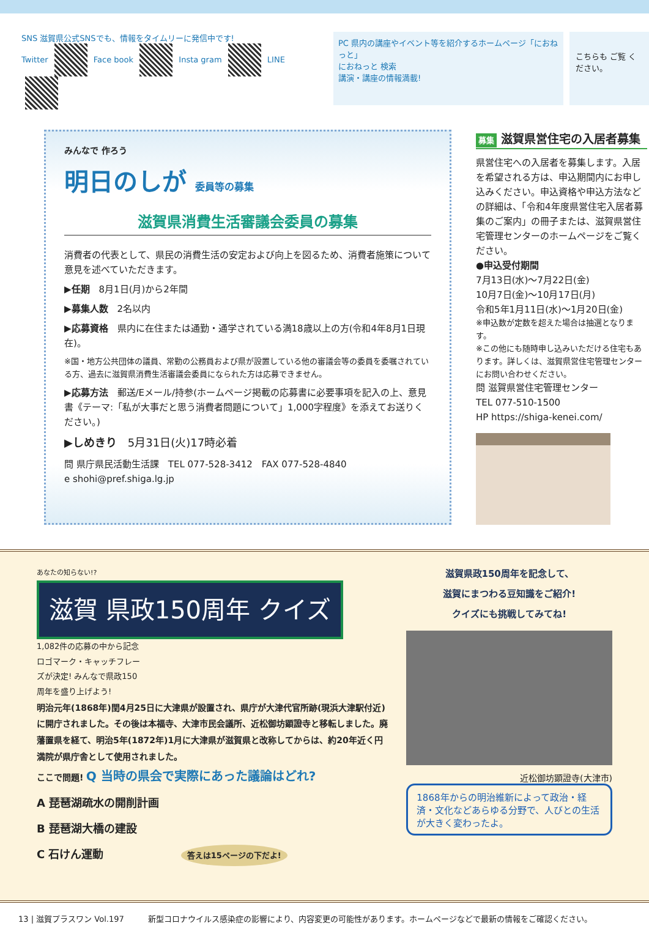SNS 滋賀県公式SNSでも、情報をタイムリーに発信中です!
Twitter Face book Insta gram LINE
PC 県内の講座やイベント等を紹介するホームページ「におねっと」
におねっと 検索
講演・講座の情報満載!
こちらも ご覧 ください。
みんなで 作ろう
明日のしが 委員等の募集
滋賀県消費生活審議会委員の募集
消費者の代表として、県民の消費生活の安定および向上を図るため、消費者施策について意見を述べていただきます。
▶任期　8月1日(月)から2年間
▶募集人数　2名以内
▶応募資格　県内に在住または通勤・通学されている満18歳以上の方(令和4年8月1日現在)。
※国・地方公共団体の議員、常勤の公務員および県が設置している他の審議会等の委員を委嘱されている方、過去に滋賀県消費生活審議会委員になられた方は応募できません。
▶応募方法　郵送/Eメール/持参(ホームページ掲載の応募書に必要事項を記入の上、意見書《テーマ:「私が大事だと思う消費者問題について」1,000字程度》を添えてお送りください。)
▶しめきり　5月31日(火)17時必着
問 県庁県民活動生活課　TEL 077-528-3412　FAX 077-528-4840
e shohi@pref.shiga.lg.jp
募集 滋賀県営住宅の入居者募集
県営住宅への入居者を募集します。入居を希望される方は、申込期間内にお申し込みください。申込資格や申込方法などの詳細は、「令和4年度県営住宅入居者募集のご案内」の冊子または、滋賀県営住宅管理センターのホームページをご覧ください。
●申込受付期間
7月13日(水)～7月22日(金)
10月7日(金)～10月17日(月)
令和5年1月11日(水)～1月20日(金)
※申込数が定数を超えた場合は抽選となります。
※この他にも随時申し込みいただける住宅もあります。詳しくは、滋賀県営住宅管理センターにお問い合わせください。
問 滋賀県営住宅管理センター
TEL 077-510-1500
HP https://shiga-kenei.com/
あなたの知らない!? 滋賀 県政150周年 クイズ 1,082件の応募の中から記念ロゴマーク・キャッチフレーズが決定! みんなで県政150周年を盛り上げよう!
明治元年(1868年)閏4月25日に大津県が設置され、県庁が大津代官所跡(現浜大津駅付近)に開庁されました。その後は本福寺、大津市民会議所、近松御坊顕證寺と移転しました。廃藩置県を経て、明治5年(1872年)1月に大津県が滋賀県と改称してからは、約20年近く円満院が県庁舎として使用されました。
ここで問題! Q 当時の県会で実際にあった議論はどれ?
A 琵琶湖疏水の開削計画
B 琵琶湖大橋の建設
C 石けん運動 答えは15ページの下だよ!
滋賀県政150周年を記念して、
滋賀にまつわる豆知識をご紹介!
クイズにも挑戦してみてね!
近松御坊顕證寺(大津市)
1868年からの明治維新によって政治・経済・文化などあらゆる分野で、人びとの生活が大きく変わったよ。
13 | 滋賀プラスワン Vol.197　　　新型コロナウイルス感染症の影響により、内容変更の可能性があります。ホームページなどで最新の情報をご確認ください。